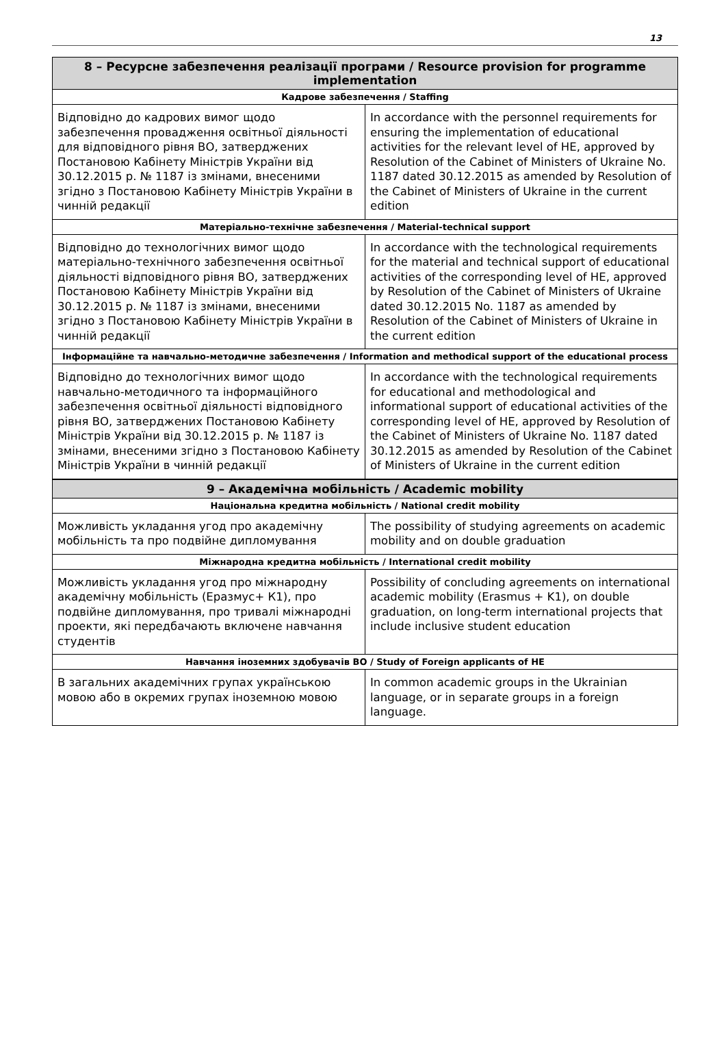13
| 8 – Ресурсне забезпечення реалізації програми / Resource provision for programme implementation | |
| --- | --- |
| Кадрове забезпечення / Staffing | |
| Відповідно до кадрових вимог щодо забезпечення провадження освітньої діяльності для відповідного рівня ВО, затверджених Постановою Кабінету Міністрів України від 30.12.2015 р. № 1187 із змінами, внесеними згідно з Постановою Кабінету Міністрів України в чинній редакції | In accordance with the personnel requirements for ensuring the implementation of educational activities for the relevant level of HE, approved by Resolution of the Cabinet of Ministers of Ukraine No. 1187 dated 30.12.2015 as amended by Resolution of the Cabinet of Ministers of Ukraine in the current edition |
| Матеріально-технічне забезпечення / Material-technical support | |
| Відповідно до технологічних вимог щодо матеріально-технічного забезпечення освітньої діяльності відповідного рівня ВО, затверджених Постановою Кабінету Міністрів України від 30.12.2015 р. № 1187 із змінами, внесеними згідно з Постановою Кабінету Міністрів України в чинній редакції | In accordance with the technological requirements for the material and technical support of educational activities of the corresponding level of HE, approved by Resolution of the Cabinet of Ministers of Ukraine dated 30.12.2015 No. 1187 as amended by Resolution of the Cabinet of Ministers of Ukraine in the current edition |
| Інформаційне та навчально-методичне забезпечення / Information and methodical support of the educational process | |
| Відповідно до технологічних вимог щодо навчально-методичного та інформаційного забезпечення освітньої діяльності відповідного рівня ВО, затверджених Постановою Кабінету Міністрів України від 30.12.2015 р. № 1187 із змінами, внесеними згідно з Постановою Кабінету Міністрів України в чинній редакції | In accordance with the technological requirements for educational and methodological and informational support of educational activities of the corresponding level of HE, approved by Resolution of the Cabinet of Ministers of Ukraine No. 1187 dated 30.12.2015 as amended by Resolution of the Cabinet of Ministers of Ukraine in the current edition |
| 9 – Академічна мобільність / Academic mobility | |
| Національна кредитна мобільність / National credit mobility | |
| Можливість укладання угод про академічну мобільність та про подвійне дипломування | The possibility of studying agreements on academic mobility and on double graduation |
| Міжнародна кредитна мобільність / International credit mobility | |
| Можливість укладання угод про міжнародну академічну мобільність (Еразмус+ К1), про подвійне дипломування, про тривалі міжнародні проекти, які передбачають включене навчання студентів | Possibility of concluding agreements on international academic mobility (Erasmus + K1), on double graduation, on long-term international projects that include inclusive student education |
| Навчання іноземних здобувачів ВО / Study of Foreign applicants of HE | |
| В загальних академічних групах українською мовою або в окремих групах іноземною мовою | In common academic groups in the Ukrainian language, or in separate groups in a foreign language. |